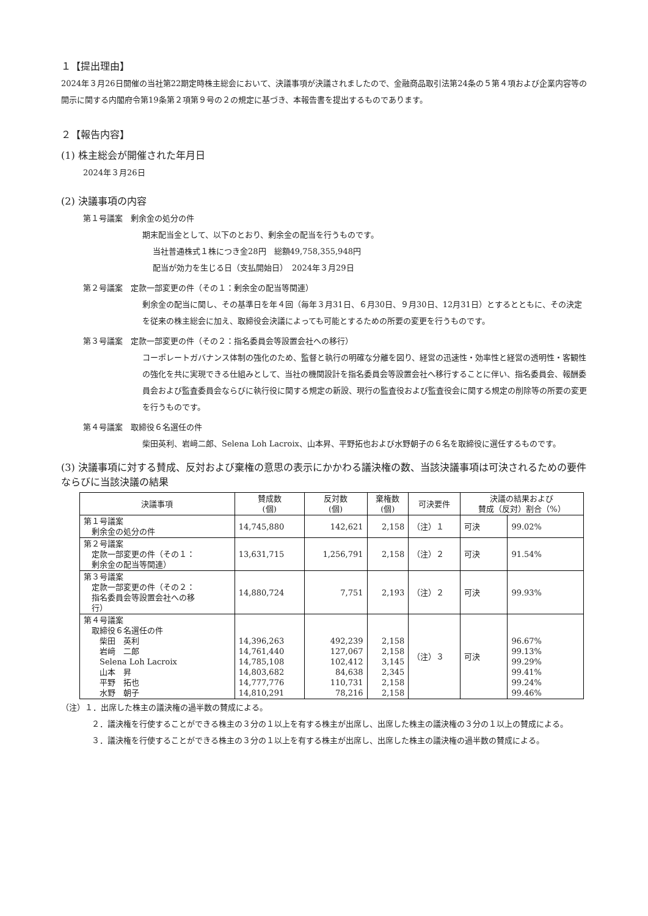１【提出理由】
2024年３月26日開催の当社第22期定時株主総会において、決議事項が決議されましたので、金融商品取引法第24条の５第４項および企業内容等の開示に関する内閣府令第19条第２項第９号の２の規定に基づき、本報告書を提出するものであります。
２【報告内容】
(1) 株主総会が開催された年月日
2024年３月26日
(2) 決議事項の内容
第１号議案　剰余金の処分の件
期末配当金として、以下のとおり、剰余金の配当を行うものです。
当社普通株式１株につき金28円　総額49,758,355,948円
配当が効力を生じる日（支払開始日）　2024年３月29日
第２号議案　定款一部変更の件（その１：剰余金の配当等関連）
剰余金の配当に関し、その基準日を年４回（毎年３月31日、６月30日、９月30日、12月31日）とするとともに、その決定を従来の株主総会に加え、取締役会決議によっても可能とするための所要の変更を行うものです。
第３号議案　定款一部変更の件（その２：指名委員会等設置会社への移行）
コーポレートガバナンス体制の強化のため、監督と執行の明確な分離を図り、経営の迅速性・効率性と経営の透明性・客観性の強化を共に実現できる仕組みとして、当社の機関設計を指名委員会等設置会社へ移行することに伴い、指名委員会、報酬委員会および監査委員会ならびに執行役に関する規定の新設、現行の監査役および監査役会に関する規定の削除等の所要の変更を行うものです。
第４号議案　取締役６名選任の件
柴田英利、岩﨑二郎、Selena Loh Lacroix、山本昇、平野拓也および水野朝子の６名を取締役に選任するものです。
(3) 決議事項に対する賛成、反対および棄権の意思の表示にかかわる議決権の数、当該決議事項は可決されるための要件ならびに当該決議の結果
| 決議事項 | 賛成数 (個) | 反対数 (個) | 棄権数 (個) | 可決要件 | 決議の結果および 賛成（反対）割合（%） | |
| --- | --- | --- | --- | --- | --- | --- |
| 第１号議案 剰余金の処分の件 | 14,745,880 | 142,621 | 2,158 | （注）１ | 可決 | 99.02% |
| 第２号議案 定款一部変更の件（その１： 剰余金の配当等関連） | 13,631,715 | 1,256,791 | 2,158 | （注）２ | 可決 | 91.54% |
| 第３号議案 定款一部変更の件（その２： 指名委員会等設置会社への移 行） | 14,880,724 | 7,751 | 2,193 | （注）２ | 可決 | 99.93% |
| 第４号議案 取締役６名選任の件 柴田 英利 岩﨑 二郎 Selena Loh Lacroix 山本 昇 平野 拓也 水野 朝子 | 14,396,263 14,761,440 14,785,108 14,803,682 14,777,776 14,810,291 | 492,239 127,067 102,412 84,638 110,731 78,216 | 2,158 2,158 3,145 2,345 2,158 2,158 | （注）３ | 可決 | 96.67% 99.13% 99.29% 99.41% 99.24% 99.46% |
（注）１．出席した株主の議決権の過半数の賛成による。
２．議決権を行使することができる株主の３分の１以上を有する株主が出席し、出席した株主の議決権の３分の１以上の賛成による。
３．議決権を行使することができる株主の３分の１以上を有する株主が出席し、出席した株主の議決権の過半数の賛成による。